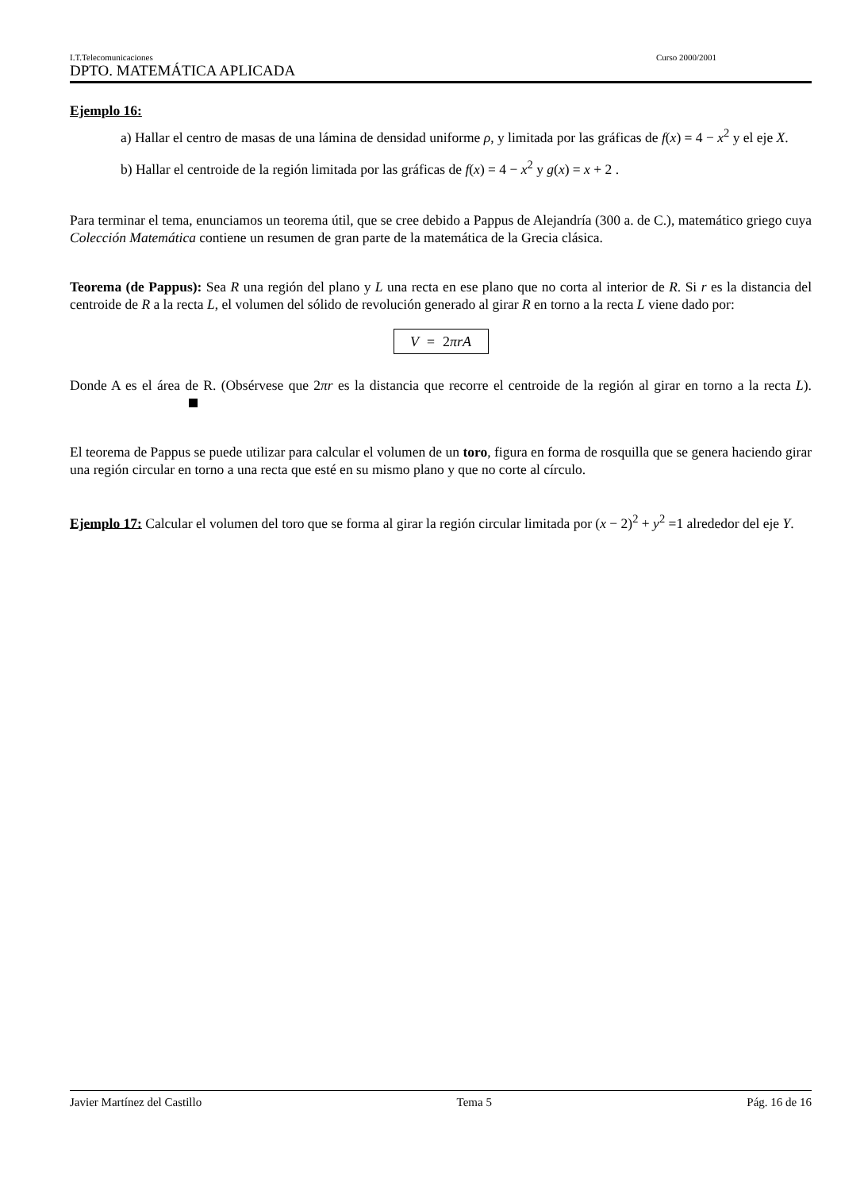I.T.Telecomunicaciones Curso 2000/2001
DPTO. MATEMÁTICA APLICADA
Ejemplo 16:
a) Hallar el centro de masas de una lámina de densidad uniforme ρ, y limitada por las gráficas de f(x) = 4 − x<sup>2</sup> y el eje X.
b) Hallar el centroide de la región limitada por las gráficas de f(x) = 4 − x<sup>2</sup> y g(x) = x + 2 .
Para terminar el tema, enunciamos un teorema útil, que se cree debido a Pappus de Alejandría (300 a. de C.), matemático griego cuya Colección Matemática contiene un resumen de gran parte de la matemática de la Grecia clásica.
Teorema (de Pappus): Sea R una región del plano y L una recta en ese plano que no corta al interior de R. Si r es la distancia del centroide de R a la recta L, el volumen del sólido de revolución generado al girar R en torno a la recta L viene dado por:
V = 2πrA
Donde A es el área de R. (Obsérvese que 2πr es la distancia que recorre el centroide de la región al girar en torno a la recta L).
El teorema de Pappus se puede utilizar para calcular el volumen de un toro, figura en forma de rosquilla que se genera haciendo girar una región circular en torno a una recta que esté en su mismo plano y que no corte al círculo.
Ejemplo 17: Calcular el volumen del toro que se forma al girar la región circular limitada por (x − 2)<sup>2</sup> + y<sup>2</sup> =1 alrededor del eje Y.
Javier Martínez del Castillo Tema 5 Pág. 16 de 16